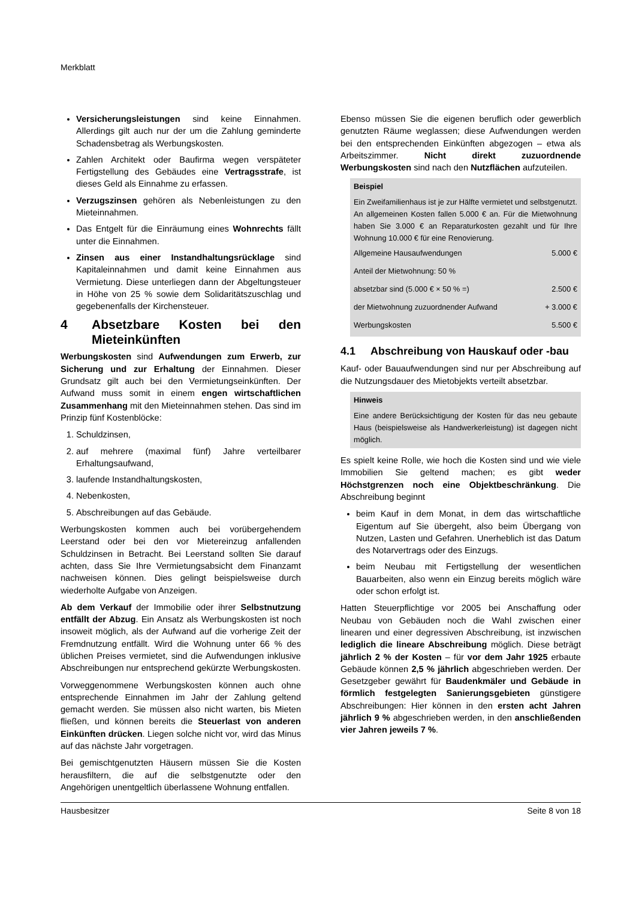Merkblatt
Versicherungsleistungen sind keine Einnahmen. Allerdings gilt auch nur der um die Zahlung geminderte Schadensbetrag als Werbungskosten.
Zahlen Architekt oder Baufirma wegen verspäteter Fertigstellung des Gebäudes eine Vertragsstrafe, ist dieses Geld als Einnahme zu erfassen.
Verzugszinsen gehören als Nebenleistungen zu den Mieteinnahmen.
Das Entgelt für die Einräumung eines Wohnrechts fällt unter die Einnahmen.
Zinsen aus einer Instandhaltungsrücklage sind Kapitaleinnahmen und damit keine Einnahmen aus Vermietung. Diese unterliegen dann der Abgeltungsteuer in Höhe von 25 % sowie dem Solidaritätszuschlag und gegebenenfalls der Kirchensteuer.
4 Absetzbare Kosten bei den Mieteinkünften
Werbungskosten sind Aufwendungen zum Erwerb, zur Sicherung und zur Erhaltung der Einnahmen. Dieser Grundsatz gilt auch bei den Vermietungseinkünften. Der Aufwand muss somit in einem engen wirtschaftlichen Zusammenhang mit den Mieteinnahmen stehen. Das sind im Prinzip fünf Kostenblöcke:
1. Schuldzinsen,
2. auf mehrere (maximal fünf) Jahre verteilbarer Erhaltungsaufwand,
3. laufende Instandhaltungskosten,
4. Nebenkosten,
5. Abschreibungen auf das Gebäude.
Werbungskosten kommen auch bei vorübergehendem Leerstand oder bei den vor Mietereinzug anfallenden Schuldzinsen in Betracht. Bei Leerstand sollten Sie darauf achten, dass Sie Ihre Vermietungsabsicht dem Finanzamt nachweisen können. Dies gelingt beispielsweise durch wiederholte Aufgabe von Anzeigen.
Ab dem Verkauf der Immobilie oder ihrer Selbstnutzung entfällt der Abzug. Ein Ansatz als Werbungskosten ist noch insoweit möglich, als der Aufwand auf die vorherige Zeit der Fremdnutzung entfällt. Wird die Wohnung unter 66 % des üblichen Preises vermietet, sind die Aufwendungen inklusive Abschreibungen nur entsprechend gekürzte Werbungskosten.
Vorweggenommene Werbungskosten können auch ohne entsprechende Einnahmen im Jahr der Zahlung geltend gemacht werden. Sie müssen also nicht warten, bis Mieten fließen, und können bereits die Steuerlast von anderen Einkünften drücken. Liegen solche nicht vor, wird das Minus auf das nächste Jahr vorgetragen.
Bei gemischtgenutzten Häusern müssen Sie die Kosten herausfiltern, die auf die selbstgenutzte oder den Angehörigen unentgeltlich überlassene Wohnung entfallen.
Ebenso müssen Sie die eigenen beruflich oder gewerblich genutzten Räume weglassen; diese Aufwendungen werden bei den entsprechenden Einkünften abgezogen – etwa als Arbeitszimmer. Nicht direkt zuzuordnende Werbungskosten sind nach den Nutzflächen aufzuteilen.
Beispiel
Ein Zweifamilienhaus ist je zur Hälfte vermietet und selbstgenutzt. An allgemeinen Kosten fallen 5.000 € an. Für die Mietwohnung haben Sie 3.000 € an Reparaturkosten gezahlt und für Ihre Wohnung 10.000 € für eine Renovierung.
| Allgemeine Hausaufwendungen | 5.000 € |
| Anteil der Mietwohnung: 50 % | |
| absetzbar sind (5.000 € × 50 % =) | 2.500 € |
| der Mietwohnung zuzuordnender Aufwand | + 3.000 € |
| Werbungskosten | 5.500 € |
4.1 Abschreibung von Hauskauf oder -bau
Kauf- oder Bauaufwendungen sind nur per Abschreibung auf die Nutzungsdauer des Mietobjekts verteilt absetzbar.
Hinweis
Eine andere Berücksichtigung der Kosten für das neu gebaute Haus (beispielsweise als Handwerkerleistung) ist dagegen nicht möglich.
Es spielt keine Rolle, wie hoch die Kosten sind und wie viele Immobilien Sie geltend machen; es gibt weder Höchstgrenzen noch eine Objektbeschränkung. Die Abschreibung beginnt
beim Kauf in dem Monat, in dem das wirtschaftliche Eigentum auf Sie übergeht, also beim Übergang von Nutzen, Lasten und Gefahren. Unerheblich ist das Datum des Notarvertrags oder des Einzugs.
beim Neubau mit Fertigstellung der wesentlichen Bauarbeiten, also wenn ein Einzug bereits möglich wäre oder schon erfolgt ist.
Hatten Steuerpflichtige vor 2005 bei Anschaffung oder Neubau von Gebäuden noch die Wahl zwischen einer linearen und einer degressiven Abschreibung, ist inzwischen lediglich die lineare Abschreibung möglich. Diese beträgt jährlich 2 % der Kosten – für vor dem Jahr 1925 erbaute Gebäude können 2,5 % jährlich abgeschrieben werden. Der Gesetzgeber gewährt für Baudenkmäler und Gebäude in förmlich festgelegten Sanierungsgebieten günstigere Abschreibungen: Hier können in den ersten acht Jahren jährlich 9 % abgeschrieben werden, in den anschließenden vier Jahren jeweils 7 %.
Hausbesitzer Seite 8 von 18